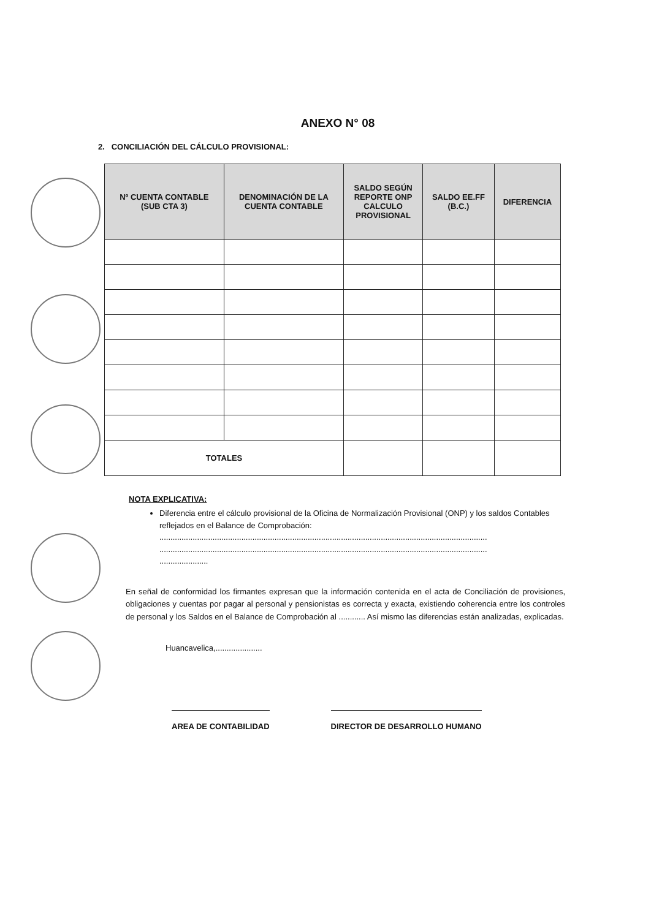ANEXO N° 08
2. CONCILIACIÓN DEL CÁLCULO PROVISIONAL:
| Nº CUENTA CONTABLE (SUB CTA 3) | DENOMINACIÓN DE LA CUENTA CONTABLE | SALDO SEGÚN REPORTE ONP CALCULO PROVISIONAL | SALDO EE.FF (B.C.) | DIFERENCIA |
| --- | --- | --- | --- | --- |
| TOTALES | | | | |
NOTA EXPLICATIVA:
Diferencia entre el cálculo provisional de la Oficina de Normalización Provisional (ONP) y los saldos Contables reflejados en el Balance de Comprobación:
....................................................................................................................................................
....................................................................................................................................................
......................
En señal de conformidad los firmantes expresan que la información contenida en el acta de Conciliación de provisiones, obligaciones y cuentas por pagar al personal y pensionistas es correcta y exacta, existiendo coherencia entre los controles de personal y los Saldos en el Balance de Comprobación al ............ Así mismo las diferencias están analizadas, explicadas.
Huancavelica,.....................
AREA DE CONTABILIDAD DIRECTOR DE DESARROLLO HUMANO